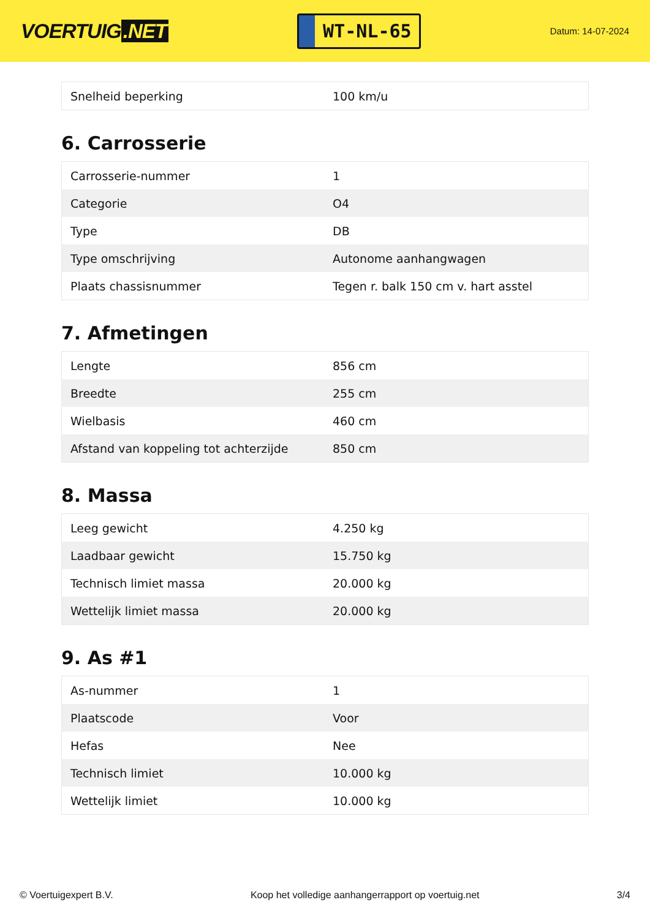VOERTUIG.NET
WT-NL-65
Datum: 14-07-2024
| Snelheid beperking | 100 km/u |
6. Carrosserie
| Carrosserie-nummer | 1 |
| Categorie | O4 |
| Type | DB |
| Type omschrijving | Autonome aanhangwagen |
| Plaats chassisnummer | Tegen r. balk 150 cm v. hart asstel |
7. Afmetingen
| Lengte | 856 cm |
| Breedte | 255 cm |
| Wielbasis | 460 cm |
| Afstand van koppeling tot achterzijde | 850 cm |
8. Massa
| Leeg gewicht | 4.250 kg |
| Laadbaar gewicht | 15.750 kg |
| Technisch limiet massa | 20.000 kg |
| Wettelijk limiet massa | 20.000 kg |
9. As #1
| As-nummer | 1 |
| Plaatscode | Voor |
| Hefas | Nee |
| Technisch limiet | 10.000 kg |
| Wettelijk limiet | 10.000 kg |
© Voertuigexpert B.V. Koop het volledige aanhangerrapport op voertuig.net 3/4